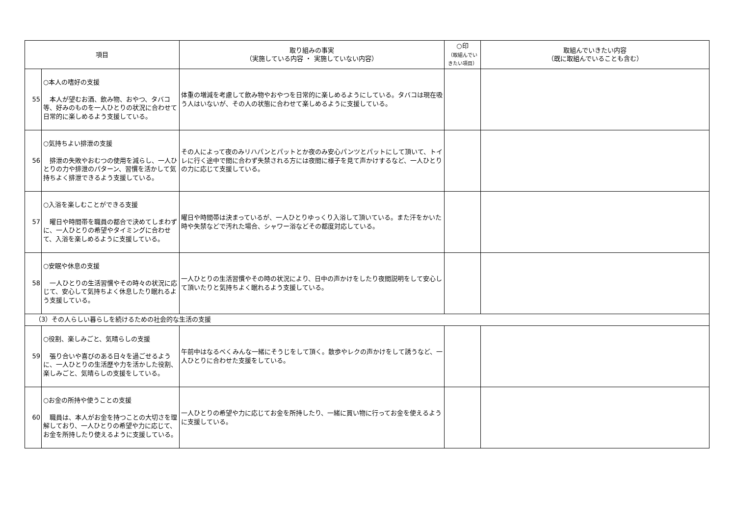| 項目 | | 取り組みの事実 （実施している内容 ・ 実施していない内容） | ○印 （取組んでい きたい項目） | 取組んでいきたい内容 （既に取組んでいることも含む） |
| --- | --- | --- | --- | --- |
| 55 | ○本人の嗜好の支援 本人が望むお酒、飲み物、おやつ、タバコ等、好みのものを一人ひとりの状況に合わせて日常的に楽しめるよう支援している。 | 体重の増減を考慮して飲み物やおやつを日常的に楽しめるようにしている。タバコは現在吸う人はいないが、その人の状態に合わせて楽しめるように支援している。 | | |
| 56 | ○気持ちよい排泄の支援 排泄の失敗やおむつの使用を減らし、一人ひとりの力や排泄のパターン、習慣を活かして気持ちよく排泄できるよう支援している。 | その人によって夜のみリハパンとパットとか夜のみ安心パンツとパットにして頂いて、トイレに行く途中で間に合わず失禁される方には夜間に様子を見て声かけするなど、一人ひとりの力に応じて支援している。 | | |
| 57 | ○入浴を楽しむことができる支援 曜日や時間帯を職員の都合で決めてしまわずに、一人ひとりの希望やタイミングに合わせて、入浴を楽しめるように支援している。 | 曜日や時間帯は決まっているが、一人ひとりゆっくり入浴して頂いている。また汗をかいた時や失禁などで汚れた場合、シャワー浴などその都度対応している。 | | |
| 58 | ○安眠や休息の支援 一人ひとりの生活習慣やその時々の状況に応じて、安心して気持ちよく休息したり眠れるよう支援している。 | 一人ひとりの生活習慣やその時の状況により、日中の声かけをしたり夜間説明をして安心して頂いたりと気持ちよく眠れるよう支援している。 | | |
| （3）その人らしい暮らしを続けるための社会的な生活の支援 | | | | |
| 59 | ○役割、楽しみごと、気晴らしの支援 張り合いや喜びのある日々を過ごせるように、一人ひとりの生活歴や力を活かした役割、楽しみごと、気晴らしの支援をしている。 | 午前中はなるべくみんな一緒にそうじをして頂く。散歩やレクの声かけをして誘うなど、一人ひとりに合わせた支援をしている。 | | |
| 60 | ○お金の所持や使うことの支援 職員は、本人がお金を持つことの大切さを理解しており、一人ひとりの希望や力に応じて、お金を所持したり使えるように支援している。 | 一人ひとりの希望や力に応じてお金を所持したり、一緒に買い物に行ってお金を使えるように支援している。 | | |